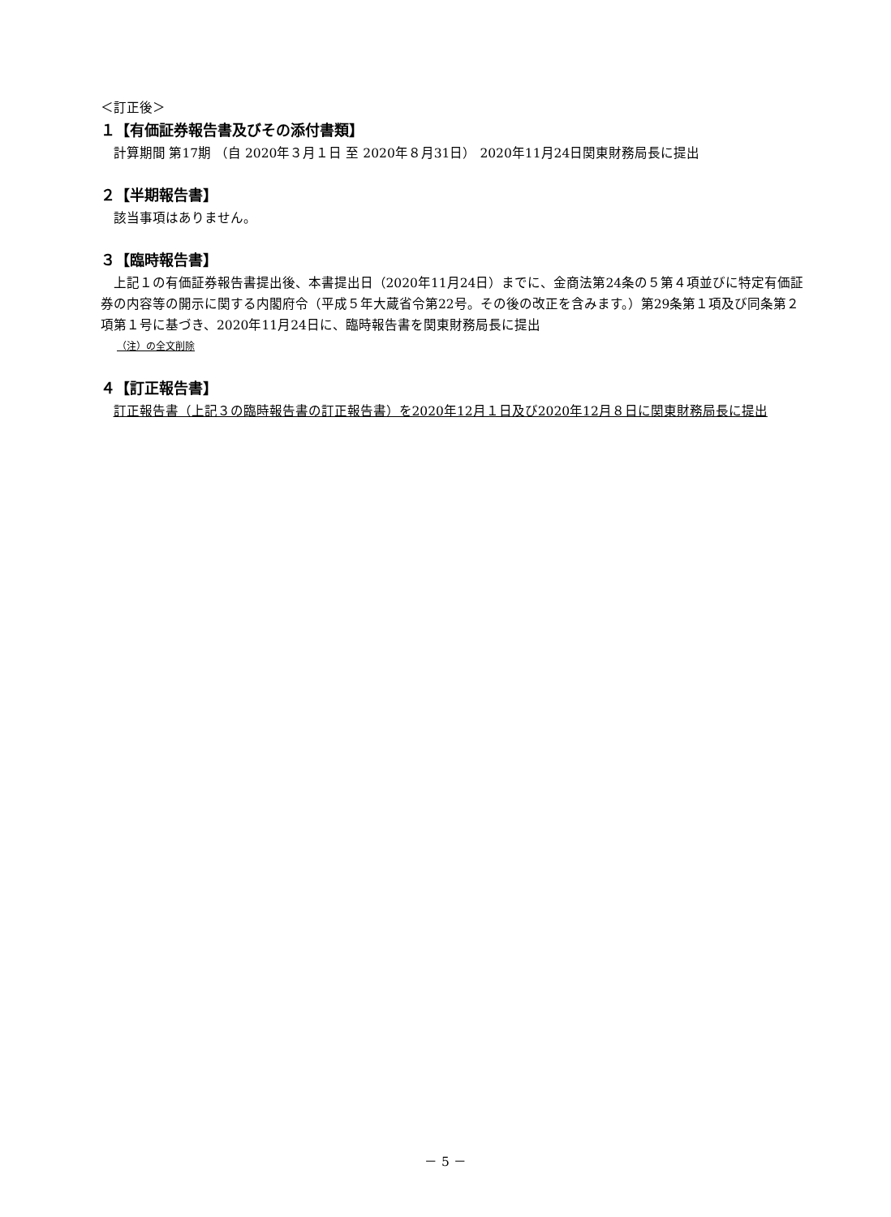＜訂正後＞
１【有価証券報告書及びその添付書類】
計算期間 第17期 （自 2020年３月１日 至 2020年８月31日） 2020年11月24日関東財務局長に提出
２【半期報告書】
該当事項はありません。
３【臨時報告書】
上記１の有価証券報告書提出後、本書提出日（2020年11月24日）までに、金商法第24条の５第４項並びに特定有価証券の内容等の開示に関する内閣府令（平成５年大蔵省令第22号。その後の改正を含みます。）第29条第１項及び同条第２項第１号に基づき、2020年11月24日に、臨時報告書を関東財務局長に提出
（注）の全文削除
４【訂正報告書】
訂正報告書（上記３の臨時報告書の訂正報告書）を2020年12月１日及び2020年12月８日に関東財務局長に提出
－ 5 －